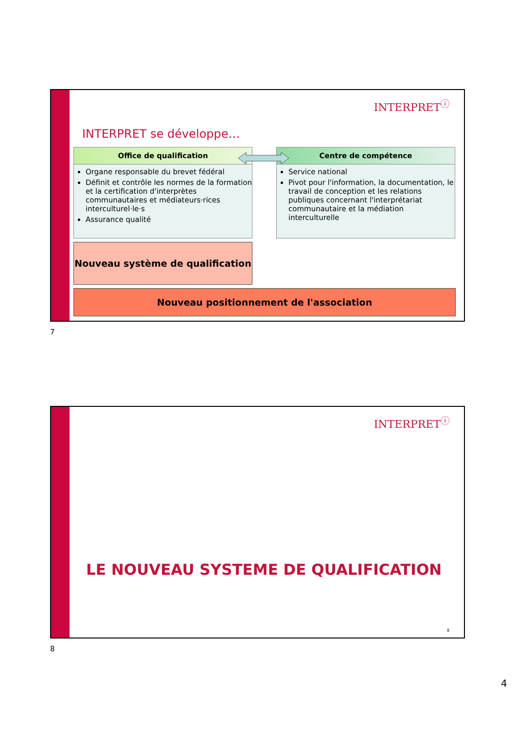INTERPRET<sup>ⓘ</sup>
INTERPRET se développe…
Office de qualification
Organe responsable du brevet fédéral
Définit et contrôle les normes de la formation et la certification d'interprètes communautaires et médiateurs·rices interculturel·le·s
Assurance qualité
Centre de compétence
Service national
Pivot pour l'information, la documentation, le travail de conception et les relations publiques concernant l'interprétariat communautaire et la médiation interculturelle
Nouveau système de qualification
Nouveau positionnement de l'association
7
INTERPRET<sup>ⓘ</sup>
LE NOUVEAU SYSTEME DE QUALIFICATION
8
8
4